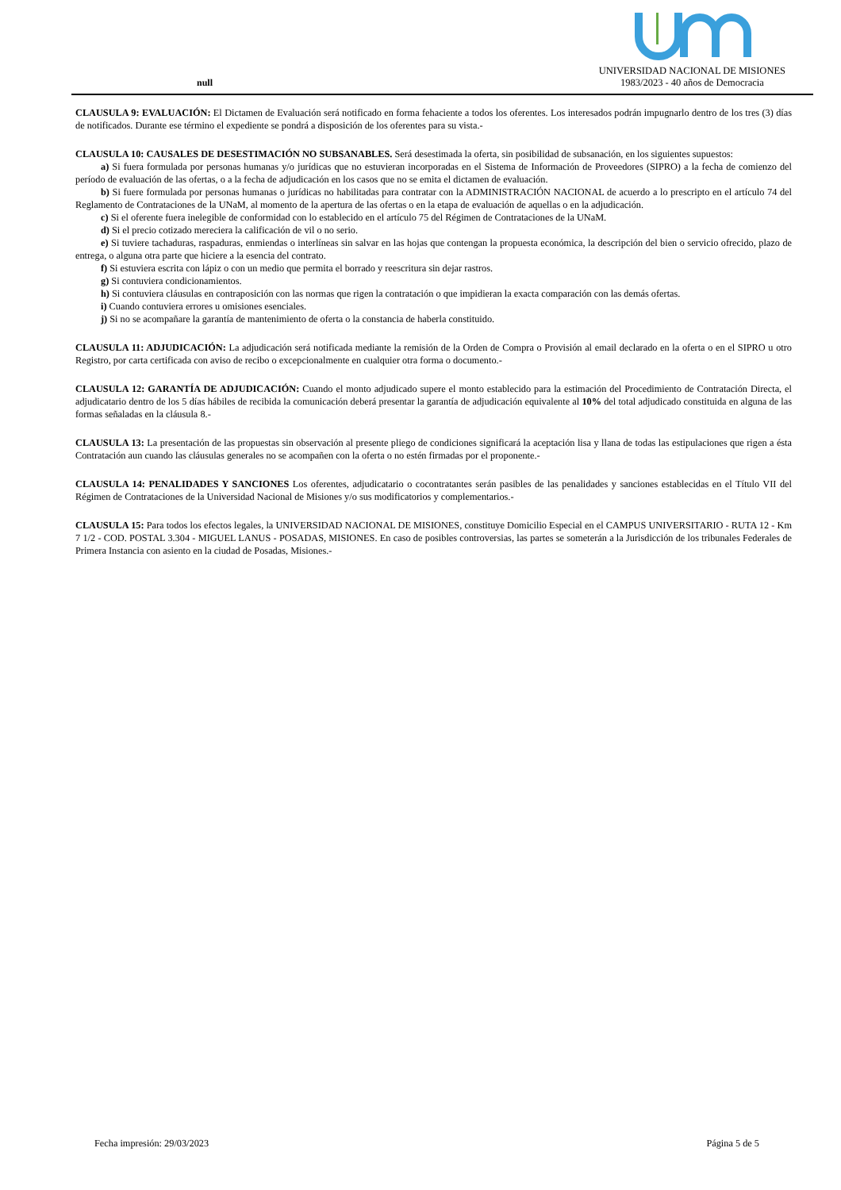null
UNIVERSIDAD NACIONAL DE MISIONES
1983/2023 - 40 años de Democracia
CLAUSULA 9: EVALUACIÓN: El Dictamen de Evaluación será notificado en forma fehaciente a todos los oferentes. Los interesados podrán impugnarlo dentro de los tres (3) días de notificados. Durante ese término el expediente se pondrá a disposición de los oferentes para su vista.-
CLAUSULA 10: CAUSALES DE DESESTIMACIÓN NO SUBSANABLES. Será desestimada la oferta, sin posibilidad de subsanación, en los siguientes supuestos:
a) Si fuera formulada por personas humanas y/o jurídicas que no estuvieran incorporadas en el Sistema de Información de Proveedores (SIPRO) a la fecha de comienzo del período de evaluación de las ofertas, o a la fecha de adjudicación en los casos que no se emita el dictamen de evaluación.
b) Si fuere formulada por personas humanas o jurídicas no habilitadas para contratar con la ADMINISTRACIÓN NACIONAL de acuerdo a lo prescripto en el artículo 74 del Reglamento de Contrataciones de la UNaM, al momento de la apertura de las ofertas o en la etapa de evaluación de aquellas o en la adjudicación.
c) Si el oferente fuera inelegible de conformidad con lo establecido en el artículo 75 del Régimen de Contrataciones de la UNaM.
d) Si el precio cotizado mereciera la calificación de vil o no serio.
e) Si tuviere tachaduras, raspaduras, enmiendas o interlíneas sin salvar en las hojas que contengan la propuesta económica, la descripción del bien o servicio ofrecido, plazo de entrega, o alguna otra parte que hiciere a la esencia del contrato.
f) Si estuviera escrita con lápiz o con un medio que permita el borrado y reescritura sin dejar rastros.
g) Si contuviera condicionamientos.
h) Si contuviera cláusulas en contraposición con las normas que rigen la contratación o que impidieran la exacta comparación con las demás ofertas.
i) Cuando contuviera errores u omisiones esenciales.
j) Si no se acompañare la garantía de mantenimiento de oferta o la constancia de haberla constituido.
CLAUSULA 11: ADJUDICACIÓN: La adjudicación será notificada mediante la remisión de la Orden de Compra o Provisión al email declarado en la oferta o en el SIPRO u otro Registro, por carta certificada con aviso de recibo o excepcionalmente en cualquier otra forma o documento.-
CLAUSULA 12: GARANTÍA DE ADJUDICACIÓN: Cuando el monto adjudicado supere el monto establecido para la estimación del Procedimiento de Contratación Directa, el adjudicatario dentro de los 5 días hábiles de recibida la comunicación deberá presentar la garantía de adjudicación equivalente al 10% del total adjudicado constituida en alguna de las formas señaladas en la cláusula 8.-
CLAUSULA 13: La presentación de las propuestas sin observación al presente pliego de condiciones significará la aceptación lisa y llana de todas las estipulaciones que rigen a ésta Contratación aun cuando las cláusulas generales no se acompañen con la oferta o no estén firmadas por el proponente.-
CLAUSULA 14: PENALIDADES Y SANCIONES Los oferentes, adjudicatario o cocontratantes serán pasibles de las penalidades y sanciones establecidas en el Título VII del Régimen de Contrataciones de la Universidad Nacional de Misiones y/o sus modificatorios y complementarios.-
CLAUSULA 15: Para todos los efectos legales, la UNIVERSIDAD NACIONAL DE MISIONES, constituye Domicilio Especial en el CAMPUS UNIVERSITARIO - RUTA 12 - Km 7 1/2 - COD. POSTAL 3.304 - MIGUEL LANUS - POSADAS, MISIONES. En caso de posibles controversias, las partes se someterán a la Jurisdicción de los tribunales Federales de Primera Instancia con asiento en la ciudad de Posadas, Misiones.-
Fecha impresión: 29/03/2023 Página 5 de 5